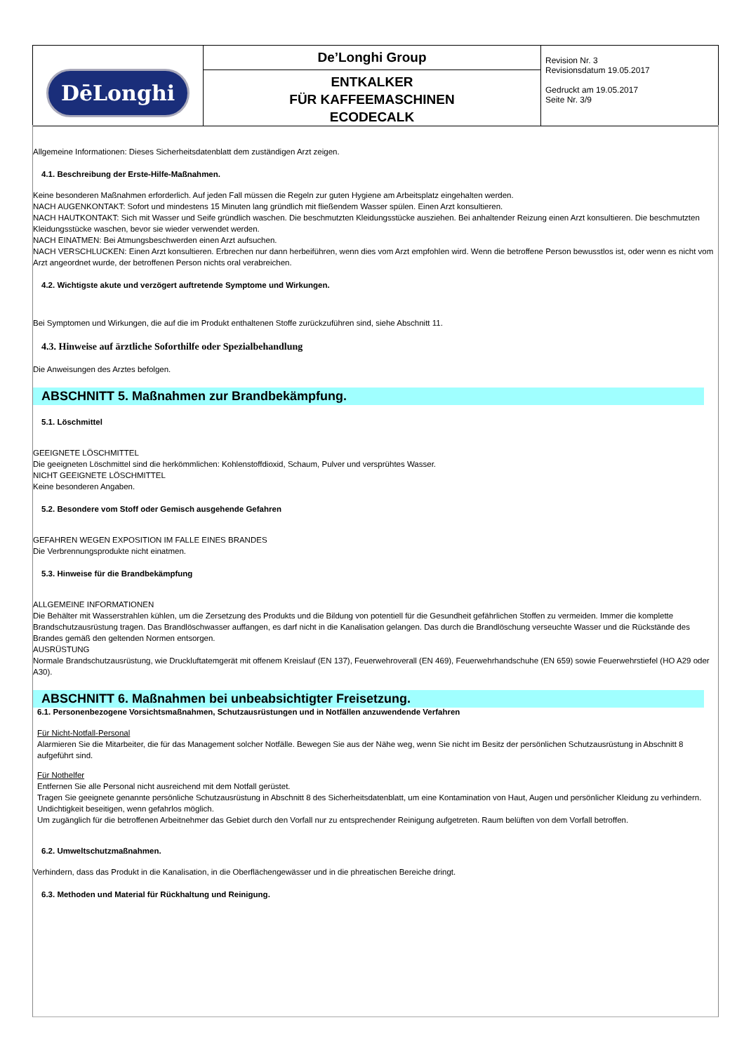| DēLonghi | De’Longhi Group ENTKALKER FÜR KAFFEEMASCHINEN ECODECALK | Revision Nr. 3 Revisionsdatum 19.05.2017 Gedruckt am 19.05.2017 Seite Nr. 3/9 |
Allgemeine Informationen: Dieses Sicherheitsdatenblatt dem zuständigen Arzt zeigen.
4.1. Beschreibung der Erste-Hilfe-Maßnahmen.
Keine besonderen Maßnahmen erforderlich. Auf jeden Fall müssen die Regeln zur guten Hygiene am Arbeitsplatz eingehalten werden.
NACH AUGENKONTAKT: Sofort und mindestens 15 Minuten lang gründlich mit fließendem Wasser spülen. Einen Arzt konsultieren.
NACH HAUTKONTAKT: Sich mit Wasser und Seife gründlich waschen. Die beschmutzten Kleidungsstücke ausziehen. Bei anhaltender Reizung einen Arzt konsultieren. Die beschmutzten Kleidungsstücke waschen, bevor sie wieder verwendet werden.
NACH EINATMEN: Bei Atmungsbeschwerden einen Arzt aufsuchen.
NACH VERSCHLUCKEN: Einen Arzt konsultieren. Erbrechen nur dann herbeiführen, wenn dies vom Arzt empfohlen wird. Wenn die betroffene Person bewusstlos ist, oder wenn es nicht vom Arzt angeordnet wurde, der betroffenen Person nichts oral verabreichen.
4.2. Wichtigste akute und verzögert auftretende Symptome und Wirkungen.
Bei Symptomen und Wirkungen, die auf die im Produkt enthaltenen Stoffe zurückzuführen sind, siehe Abschnitt 11.
4.3. Hinweise auf ärztliche Soforthilfe oder Spezialbehandlung
Die Anweisungen des Arztes befolgen.
ABSCHNITT 5. Maßnahmen zur Brandbekämpfung.
5.1. Löschmittel
GEEIGNETE LÖSCHMITTEL
Die geeigneten Löschmittel sind die herkömmlichen: Kohlenstoffdioxid, Schaum, Pulver und versprühtes Wasser.
NICHT GEEIGNETE LÖSCHMITTEL
Keine besonderen Angaben.
5.2. Besondere vom Stoff oder Gemisch ausgehende Gefahren
GEFAHREN WEGEN EXPOSITION IM FALLE EINES BRANDES
Die Verbrennungsprodukte nicht einatmen.
5.3. Hinweise für die Brandbekämpfung
ALLGEMEINE INFORMATIONEN
Die Behälter mit Wasserstrahlen kühlen, um die Zersetzung des Produkts und die Bildung von potentiell für die Gesundheit gefährlichen Stoffen zu vermeiden. Immer die komplette Brandschutzausrüstung tragen. Das Brandlöschwasser auffangen, es darf nicht in die Kanalisation gelangen. Das durch die Brandlöschung verseuchte Wasser und die Rückstände des Brandes gemäß den geltenden Normen entsorgen.
AUSRÜSTUNG
Normale Brandschutzausrüstung, wie Druckluftatemgerät mit offenem Kreislauf (EN 137), Feuerwehroverall (EN 469), Feuerwehrhandschuhe (EN 659) sowie Feuerwehrstiefel (HO A29 oder A30).
ABSCHNITT 6. Maßnahmen bei unbeabsichtigter Freisetzung.
6.1. Personenbezogene Vorsichtsmaßnahmen, Schutzausrüstungen und in Notfällen anzuwendende Verfahren
Für Nicht-Notfall-Personal
Alarmieren Sie die Mitarbeiter, die für das Management solcher Notfälle. Bewegen Sie aus der Nähe weg, wenn Sie nicht im Besitz der persönlichen Schutzausrüstung in Abschnitt 8 aufgeführt sind.
Für Nothelfer
Entfernen Sie alle Personal nicht ausreichend mit dem Notfall gerüstet.
Tragen Sie geeignete genannte persönliche Schutzausrüstung in Abschnitt 8 des Sicherheitsdatenblatt, um eine Kontamination von Haut, Augen und persönlicher Kleidung zu verhindern. Undichtigkeit beseitigen, wenn gefahrlos möglich.
Um zugänglich für die betroffenen Arbeitnehmer das Gebiet durch den Vorfall nur zu entsprechender Reinigung aufgetreten. Raum belüften von dem Vorfall betroffen.
6.2. Umweltschutzmaßnahmen.
Verhindern, dass das Produkt in die Kanalisation, in die Oberflächengewässer und in die phreatischen Bereiche dringt.
6.3. Methoden und Material für Rückhaltung und Reinigung.